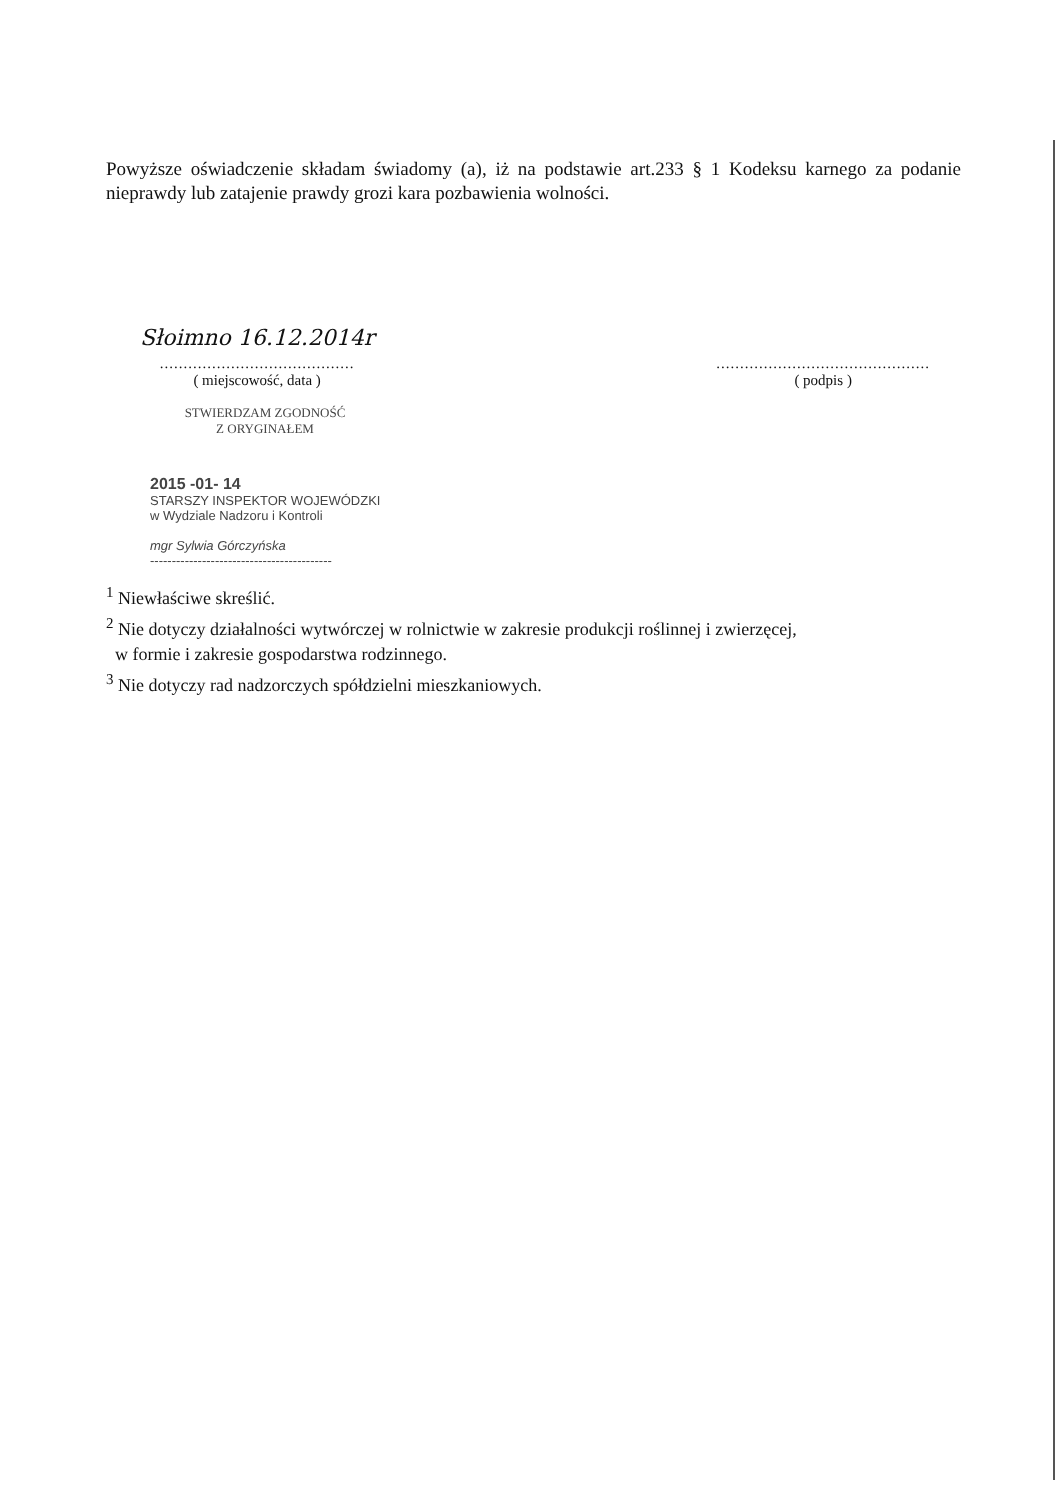Powyższe oświadczenie składam świadomy (a), iż na podstawie art.233 § 1 Kodeksu karnego za podanie nieprawdy lub zatajenie prawdy grozi kara pozbawienia wolności.
Słoimno 16.12.2014r
.........................................
( miejscowość, data )
.............................................
( podpis )
STWIERDZAM ZGODNOŚĆ
Z ORYGINAŁEM
2015 -01- 14
STARSZY INSPEKTOR WOJEWÓDZKI
w Wydziale Nadzoru i Kontroli
mgr Sylwia Górczyńska
------------------------------------------
<sup>1</sup> Niewłaściwe skreślić.
<sup>2</sup> Nie dotyczy działalności wytwórczej w rolnictwie w zakresie produkcji roślinnej i zwierzęcej,
w formie i zakresie gospodarstwa rodzinnego.
<sup>3</sup> Nie dotyczy rad nadzorczych spółdzielni mieszkaniowych.